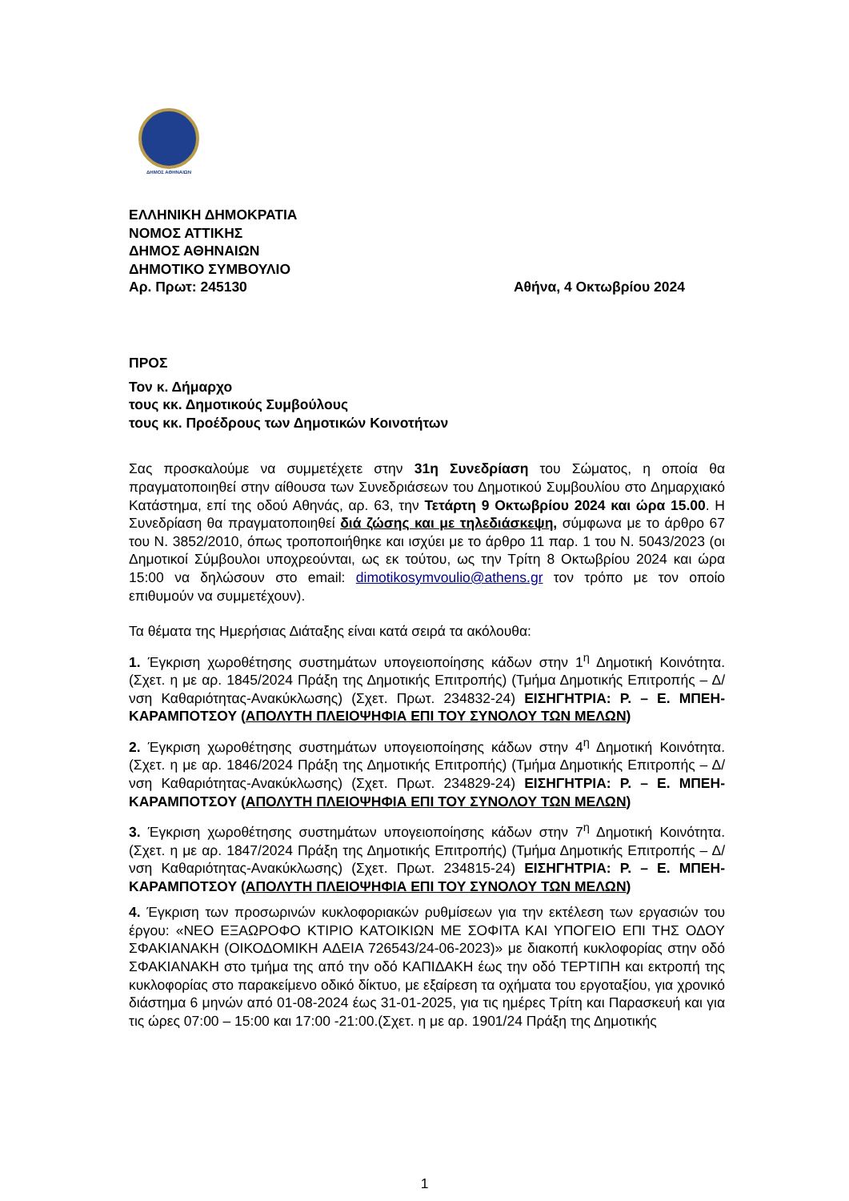ΔΗΜΟΣ ΑΘΗΝΑΙΩΝ
ΕΛΛΗΝΙΚΗ ΔΗΜΟΚΡΑΤΙΑ
ΝΟΜΟΣ ΑΤΤΙΚΗΣ
ΔΗΜΟΣ ΑΘΗΝΑΙΩΝ
ΔΗΜΟΤΙΚΟ ΣΥΜΒΟΥΛΙΟ
Αρ. Πρωτ: 245130 Αθήνα, 4 Οκτωβρίου 2024
ΠΡΟΣ
Τον κ. Δήμαρχο
τους κκ. Δημοτικούς Συμβούλους
τους κκ. Προέδρους των Δημοτικών Κοινοτήτων
Σας προσκαλούμε να συμμετέχετε στην 31η Συνεδρίαση του Σώματος, η οποία θα πραγματοποιηθεί στην αίθουσα των Συνεδριάσεων του Δημοτικού Συμβουλίου στο Δημαρχιακό Κατάστημα, επί της οδού Αθηνάς, αρ. 63, την Τετάρτη 9 Οκτωβρίου 2024 και ώρα 15.00. Η Συνεδρίαση θα πραγματοποιηθεί διά ζώσης και με τηλεδιάσκεψη, σύμφωνα με το άρθρο 67 του Ν. 3852/2010, όπως τροποποιήθηκε και ισχύει με το άρθρο 11 παρ. 1 του Ν. 5043/2023 (οι Δημοτικοί Σύμβουλοι υποχρεούνται, ως εκ τούτου, ως την Τρίτη 8 Οκτωβρίου 2024 και ώρα 15:00 να δηλώσουν στο email: dimotikosymvoulio@athens.gr τον τρόπο με τον οποίο επιθυμούν να συμμετέχουν).
Τα θέματα της Ημερήσιας Διάταξης είναι κατά σειρά τα ακόλουθα:
1. Έγκριση χωροθέτησης συστημάτων υπογειοποίησης κάδων στην 1<sup>η</sup> Δημοτική Κοινότητα. (Σχετ. η με αρ. 1845/2024 Πράξη της Δημοτικής Επιτροπής) (Τμήμα Δημοτικής Επιτροπής – Δ/νση Καθαριότητας-Ανακύκλωσης) (Σχετ. Πρωτ. 234832-24) ΕΙΣΗΓΗΤΡΙΑ: Ρ. – Ε. ΜΠΕΗ-ΚΑΡΑΜΠΟΤΣΟΥ (ΑΠΟΛΥΤΗ ΠΛΕΙΟΨΗΦΙΑ ΕΠΙ ΤΟΥ ΣΥΝΟΛΟΥ ΤΩΝ ΜΕΛΩΝ)
2. Έγκριση χωροθέτησης συστημάτων υπογειοποίησης κάδων στην 4<sup>η</sup> Δημοτική Κοινότητα. (Σχετ. η με αρ. 1846/2024 Πράξη της Δημοτικής Επιτροπής) (Τμήμα Δημοτικής Επιτροπής – Δ/νση Καθαριότητας-Ανακύκλωσης) (Σχετ. Πρωτ. 234829-24) ΕΙΣΗΓΗΤΡΙΑ: Ρ. – Ε. ΜΠΕΗ-ΚΑΡΑΜΠΟΤΣΟΥ (ΑΠΟΛΥΤΗ ΠΛΕΙΟΨΗΦΙΑ ΕΠΙ ΤΟΥ ΣΥΝΟΛΟΥ ΤΩΝ ΜΕΛΩΝ)
3. Έγκριση χωροθέτησης συστημάτων υπογειοποίησης κάδων στην 7<sup>η</sup> Δημοτική Κοινότητα. (Σχετ. η με αρ. 1847/2024 Πράξη της Δημοτικής Επιτροπής) (Τμήμα Δημοτικής Επιτροπής – Δ/νση Καθαριότητας-Ανακύκλωσης) (Σχετ. Πρωτ. 234815-24) ΕΙΣΗΓΗΤΡΙΑ: Ρ. – Ε. ΜΠΕΗ-ΚΑΡΑΜΠΟΤΣΟΥ (ΑΠΟΛΥΤΗ ΠΛΕΙΟΨΗΦΙΑ ΕΠΙ ΤΟΥ ΣΥΝΟΛΟΥ ΤΩΝ ΜΕΛΩΝ)
4. Έγκριση των προσωρινών κυκλοφοριακών ρυθμίσεων για την εκτέλεση των εργασιών του έργου: «ΝΕΟ ΕΞΑΩΡΟΦΟ ΚΤΙΡΙΟ ΚΑΤΟΙΚΙΩΝ ΜΕ ΣΟΦΙΤΑ ΚΑΙ ΥΠΟΓΕΙΟ ΕΠΙ ΤΗΣ ΟΔΟΥ ΣΦΑΚΙΑΝΑΚΗ (ΟΙΚΟΔΟΜΙΚΗ ΑΔΕΙΑ 726543/24-06-2023)» με διακοπή κυκλοφορίας στην οδό ΣΦΑΚΙΑΝΑΚΗ στο τμήμα της από την οδό ΚΑΠΙΔΑΚΗ έως την οδό ΤΕΡΤΙΠΗ και εκτροπή της κυκλοφορίας στο παρακείμενο οδικό δίκτυο, με εξαίρεση τα οχήματα του εργοταξίου, για χρονικό διάστημα 6 μηνών από 01-08-2024 έως 31-01-2025, για τις ημέρες Τρίτη και Παρασκευή και για τις ώρες 07:00 – 15:00 και 17:00 -21:00.(Σχετ. η με αρ. 1901/24 Πράξη της Δημοτικής
1